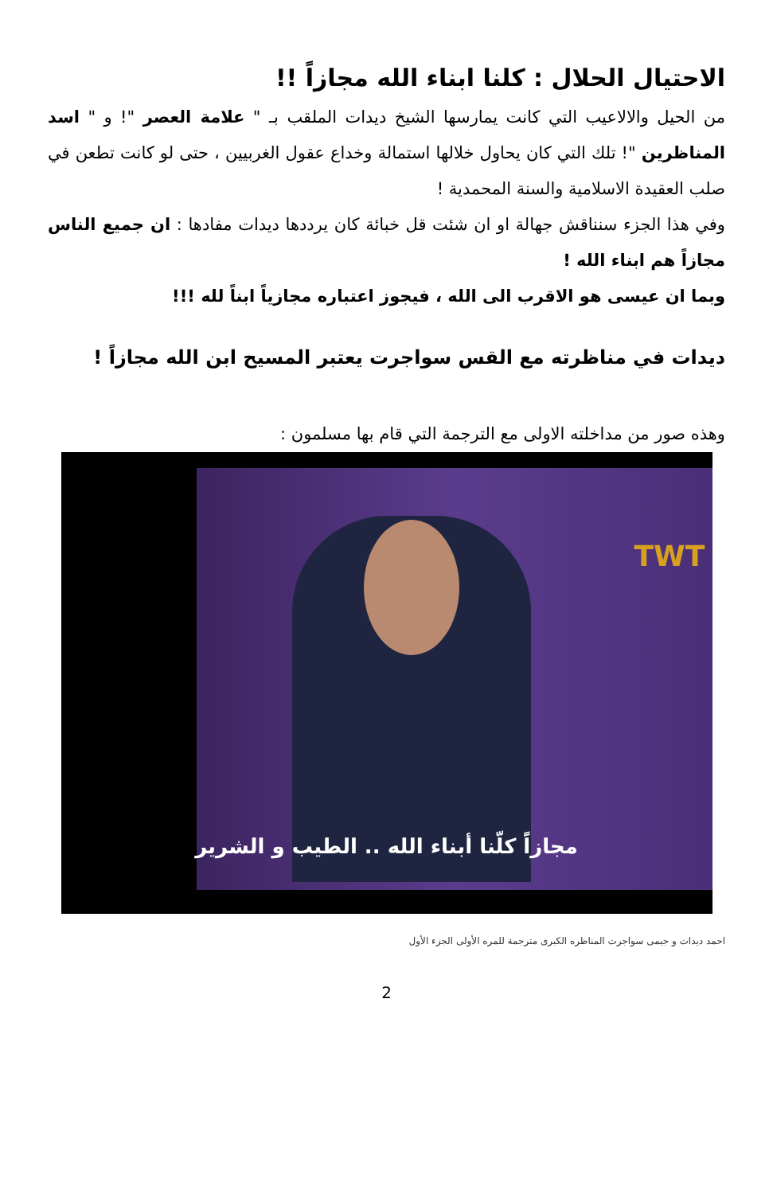الاحتيال الحلال : كلنا ابناء الله مجازاً !!
من الحيل والالاعيب التي كانت يمارسها الشيخ ديدات الملقب بـ " علامة العصر "! و " اسد المناظرين "! تلك التي كان يحاول خلالها استمالة وخداع عقول الغربيين ، حتى لو كانت تطعن في صلب العقيدة الاسلامية والسنة المحمدية !
وفي هذا الجزء سنناقش جهالة او ان شئت قل خبائة كان يرددها ديدات مفادها : ان جميع الناس مجازاً هم ابناء الله !
وبما ان عيسى هو الاقرب الى الله ، فيجوز اعتباره مجازياً ابناً لله !!!
ديدات في مناظرته مع القس سواجرت يعتبر المسيح ابن الله مجازاً !
وهذه صور من مداخلته الاولى مع الترجمة التي قام بها مسلمون :
TWT
مجازاً كلّنا أبناء الله .. الطيب و الشرير
احمد ديدات و جيمى سواجرت المناظره الكبرى مترجمة للمره الأولى الجزء الأول
2